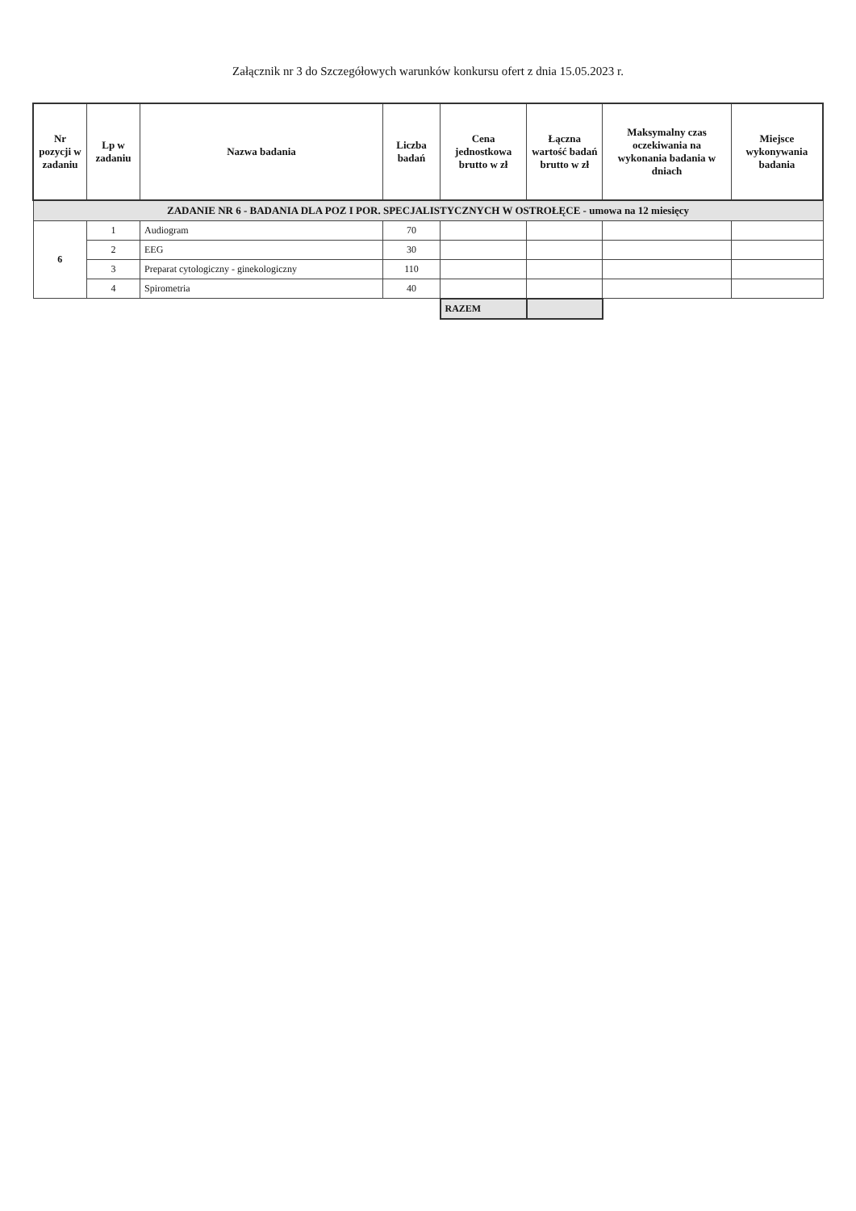Załącznik nr 3 do Szczegółowych warunków konkursu ofert z dnia 15.05.2023 r.
| Nr pozycji w zadaniu | Lp w zadaniu | Nazwa badania | Liczba badań | Cena jednostkowa brutto w zł | Łączna wartość badań brutto w zł | Maksymalny czas oczekiwania na wykonania badania w dniach | Miejsce wykonywania badania |
| --- | --- | --- | --- | --- | --- | --- | --- |
| ZADANIE NR 6 - BADANIA DLA POZ I POR. SPECJALISTYCZNYCH W OSTROŁĘCE - umowa na 12 miesięcy | | | | | | | |
| 6 | 1 | Audiogram | 70 | | | | |
| | 2 | EEG | 30 | | | | |
| | 3 | Preparat cytologiczny - ginekologiczny | 110 | | | | |
| | 4 | Spirometria | 40 | | | | |
| | | | | RAZEM | | | |